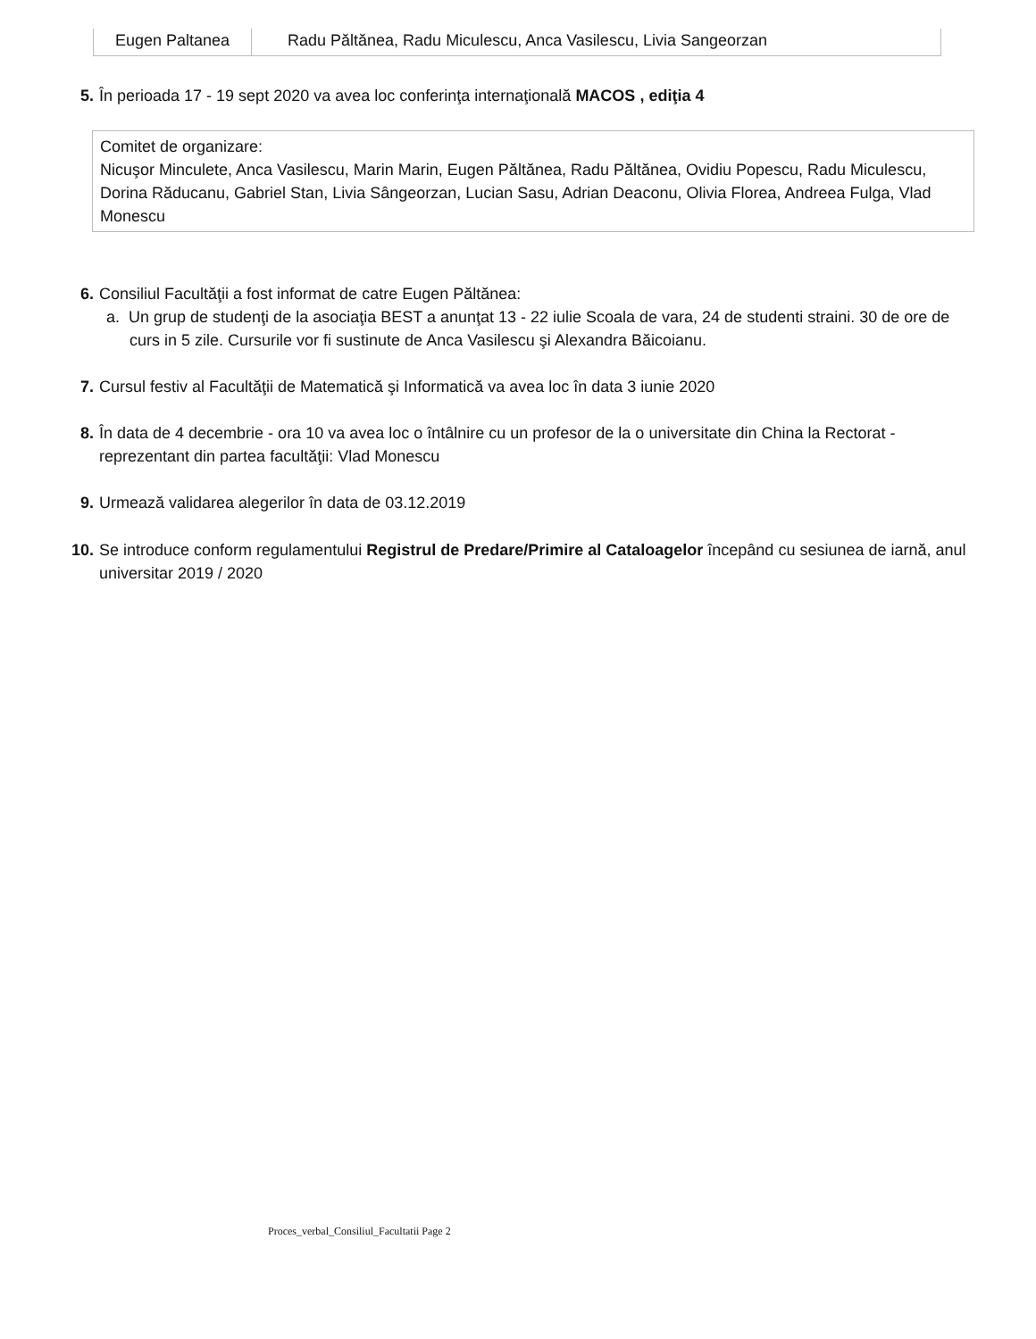| Eugen Paltanea | Radu Păltănea, Radu Miculescu, Anca Vasilescu, Livia Sangeorzan |
5. În perioada 17 - 19 sept 2020 va avea loc conferinţa internaţională MACOS , ediţia 4
Comitet de organizare:
Nicuşor Minculete, Anca Vasilescu, Marin Marin, Eugen Păltănea, Radu Păltănea, Ovidiu Popescu, Radu Miculescu,
Dorina Răducanu, Gabriel Stan, Livia Sângeorzan, Lucian Sasu, Adrian Deaconu, Olivia Florea, Andreea Fulga, Vlad Monescu
6. Consiliul Facultăţii a fost informat de catre Eugen Păltănea:
a. Un grup de studenţi de la asociaţia BEST a anunţat 13 - 22 iulie Scoala de vara, 24 de studenti straini. 30 de ore de curs in 5 zile. Cursurile vor fi sustinute de Anca Vasilescu şi Alexandra Băicoianu.
7. Cursul festiv al Facultăţii de Matematică şi Informatică va avea loc în data 3 iunie 2020
8. În data de 4 decembrie - ora 10 va avea loc o întâlnire cu un profesor de la o universitate din China la Rectorat - reprezentant din partea facultăţii: Vlad Monescu
9. Urmează validarea alegerilor în data de 03.12.2019
10. Se introduce conform regulamentului Registrul de Predare/Primire al Cataloagelor începând cu sesiunea de iarnă, anul universitar 2019 / 2020
Proces_verbal_Consiliul_Facultatii Page 2